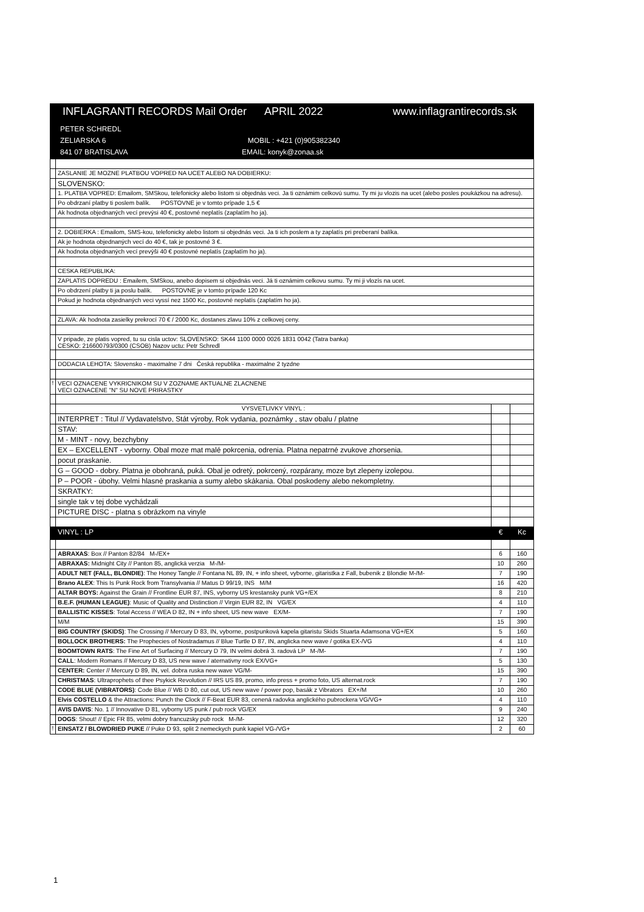| INFLAGRANTI RECORDS Mail Order APRIL 2022 www.inflagrantirecords.sk | | | |
| PETER SCHREDL ZELIARSKA 6 MOBIL : +421 (0)905382340 841 07 BRATISLAVA EMAIL: konyk@zonaa.sk | | | |
| | ZASLANIE JE MOZNE PLATBOU VOPRED NA UCET ALEBO NA DOBIERKU: | | |
| | SLOVENSKO: | | |
| | 1. PLATBA VOPRED: Emailom, SMSkou, telefonicky alebo listom si objednás veci. Ja ti oznámim celkovú sumu. Ty mi ju vlozis na ucet (alebo posles poukázkou na adresu). | | |
| | Po obdrzaní platby ti poslem balík. POSTOVNE je v tomto prípade 1,5 € | | |
| | Ak hodnota objednaných vecí prevýsi 40 €, postovné neplatís (zaplatím ho ja). | | |
| | 2. DOBIERKA : Emailom, SMS-kou, telefonicky alebo listom si objednás veci. Ja ti ich poslem a ty zaplatís pri preberaní balíka. | | |
| | Ak je hodnota objednaných vecí do 40 €, tak je postovné 3 €. | | |
| | Ak hodnota objednaných vecí prevýši 40 € postovné neplatís (zaplatím ho ja). | | |
| | CESKA REPUBLIKA: | | |
| | ZAPLATIS DOPREDU : Emailem, SMSkou, anebo dopisem si objednás veci. Já ti oznámim celkovu sumu. Ty mi ji vlozís na ucet. | | |
| | Po obdrzení platby ti ja poslu balík. POSTOVNE je v tomto prípade 120 Kc | | |
| | Pokud je hodnota objednaných veci vyssí nez 1500 Kc, postovné neplatís (zaplatím ho ja). | | |
| | ZLAVA: Ak hodnota zasielky prekrocí 70 € / 2000 Kc, dostanes zlavu 10% z celkovej ceny. | | |
| | V pripade, ze platis vopred, tu su cisla uctov: SLOVENSKO: SK44 1100 0000 0026 1831 0042 (Tatra banka) CESKO: 216600793/0300 (CSOB) Nazov uctu: Petr Schredl | | |
| | DODACIA LEHOTA: Slovensko - maximalne 7 dni Česká republika - maximalne 2 tyzdne | | |
| ! | VECI OZNACENE VYKRICNIKOM SU V ZOZNAME AKTUALNE ZLACNENE VECI OZNACENE "N" SU NOVE PRIRASTKY | | |
| | VYSVETLIVKY VINYL : | | |
| | INTERPRET : Titul // Vydavatelstvo, Stát výroby, Rok vydania, poznámky , stav obalu / platne | | |
| | STAV: | | |
| | M - MINT - novy, bezchybny | | |
| | EX – EXCELLENT - vyborny. Obal moze mat malé pokrcenia, odrenia. Platna nepatrné zvukove zhorsenia. | | |
| | pocut praskanie. | | |
| | G – GOOD - dobry. Platna je obohraná, puká. Obal je odretý, pokrcený, rozpárany, moze byt zlepeny izolepou. | | |
| | P – POOR - úbohy. Velmi hlasné praskania a sumy alebo skákania. Obal poskodeny alebo nekompletny. | | |
| | SKRATKY: | | |
| | single tak v tej dobe vychádzali | | |
| | PICTURE DISC - platna s obrázkom na vinyle | | |
| | VINYL : LP | € | Kc |
| | ABRAXAS : Box // Panton 82/84 M-/EX+ | 6 | 160 |
| | ABRAXAS: Midnight City // Panton 85, anglická verzia M-/M- | 10 | 260 |
| | ADULT NET (FALL, BLONDIE) : The Honey Tangle // Fontana NL 89, IN, + info sheet, vyborne, gitaristka z Fall, bubenik z Blondie M-/M- | 7 | 190 |
| | Brano ALEX : This Is Punk Rock from Transylvania // Matus D 99/19, INS M/M | 16 | 420 |
| | ALTAR BOYS: Against the Grain // Frontline EUR 87, INS, vyborny US krestansky punk VG+/EX | 8 | 210 |
| | B.E.F. (HUMAN LEAGUE) : Music of Quality and Distinction // Virgin EUR 82, IN VG/EX | 4 | 110 |
| | BALLISTIC KISSES : Total Access // WEA D 82, IN + info sheet, US new wave EX/M- | 7 | 190 |
| | M/M | 15 | 390 |
| | BIG COUNTRY (SKIDS) : The Crossing // Mercury D 83, IN, vyborne, postpunková kapela gitaristu Skids Stuarta Adamsona VG+/EX | 5 | 160 |
| | BOLLOCK BROTHERS: The Prophecies of Nostradamus // Blue Turtle D 87, IN, anglicka new wave / gotika EX-/VG | 4 | 110 |
| | BOOMTOWN RATS : The Fine Art of Surfacing // Mercury D 79, IN velmi dobrá 3. radová LP M-/M- | 7 | 190 |
| | CALL : Modern Romans // Mercury D 83, US new wave / aternativny rock EX/VG+ | 5 | 130 |
| | CENTER: Center // Mercury D 89, IN, vel. dobra ruska new wave VG/M- | 15 | 390 |
| | CHRISTMAS : Ultraprophets of thee Psykick Revolution // IRS US 89, promo, info press + promo foto, US alternat.rock | 7 | 190 |
| | CODE BLUE (VIBRATORS) : Code Blue // WB D 80, cut out, US new wave / power pop, basák z Vibrators EX+/M | 10 | 260 |
| | Elvis COSTELLO & the Attractions: Punch the Clock // F-Beat EUR 83, cenená radovka anglického pubrockera VG/VG+ | 4 | 110 |
| | AVIS DAVIS : No. 1 // Innovative D 81, vyborny US punk / pub rock VG/EX | 9 | 240 |
| | DOGS : Shout! // Epic FR 85, velmi dobry francuzsky pub rock M-/M- | 12 | 320 |
| ! | EINSATZ / BLOWDRIED PUKE // Puke D 93, split 2 nemeckych punk kapiel VG-/VG+ | 2 | 60 |
1